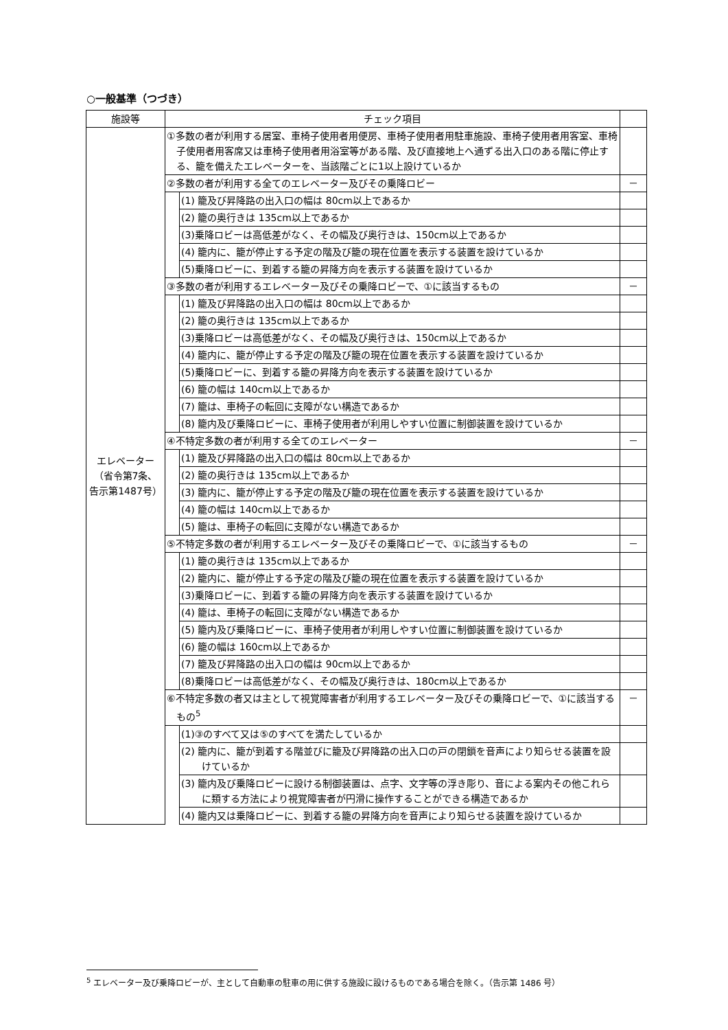○一般基準（つづき）
| 施設等 | チェック項目 | | |
| --- | --- | --- | --- |
| エレベーター （省令第7条、 告示第1487号） | ①多数の者が利用する居室、車椅子使用者用便房、車椅子使用者用駐車施設、車椅子使用者用客室、車椅子使用者用客席又は車椅子使用者用浴室等がある階、及び直接地上へ通ずる出入口のある階に停止する、籠を備えたエレベーターを、当該階ごとに1以上設けているか | | |
| | ②多数の者が利用する全てのエレベーター及びその乗降ロビー | | － |
| | | (1) 籠及び昇降路の出入口の幅は 80cm以上であるか | |
| | | (2) 籠の奥行きは 135cm以上であるか | |
| | | (3)乗降ロビーは高低差がなく、その幅及び奥行きは、150cm以上であるか | |
| | | (4) 籠内に、籠が停止する予定の階及び籠の現在位置を表示する装置を設けているか | |
| | | (5)乗降ロビーに、到着する籠の昇降方向を表示する装置を設けているか | |
| | ③多数の者が利用するエレベーター及びその乗降ロビーで、①に該当するもの | | － |
| | | (1) 籠及び昇降路の出入口の幅は 80cm以上であるか | |
| | | (2) 籠の奥行きは 135cm以上であるか | |
| | | (3)乗降ロビーは高低差がなく、その幅及び奥行きは、150cm以上であるか | |
| | | (4) 籠内に、籠が停止する予定の階及び籠の現在位置を表示する装置を設けているか | |
| | | (5)乗降ロビーに、到着する籠の昇降方向を表示する装置を設けているか | |
| | | (6) 籠の幅は 140cm以上であるか | |
| | | (7) 籠は、車椅子の転回に支障がない構造であるか | |
| | | (8) 籠内及び乗降ロビーに、車椅子使用者が利用しやすい位置に制御装置を設けているか | |
| | ④不特定多数の者が利用する全てのエレベーター | | － |
| | | (1) 籠及び昇降路の出入口の幅は 80cm以上であるか | |
| | | (2) 籠の奥行きは 135cm以上であるか | |
| | | (3) 籠内に、籠が停止する予定の階及び籠の現在位置を表示する装置を設けているか | |
| | | (4) 籠の幅は 140cm以上であるか | |
| | | (5) 籠は、車椅子の転回に支障がない構造であるか | |
| | ⑤不特定多数の者が利用するエレベーター及びその乗降ロビーで、①に該当するもの | | － |
| | | (1) 籠の奥行きは 135cm以上であるか | |
| | | (2) 籠内に、籠が停止する予定の階及び籠の現在位置を表示する装置を設けているか | |
| | | (3)乗降ロビーに、到着する籠の昇降方向を表示する装置を設けているか | |
| | | (4) 籠は、車椅子の転回に支障がない構造であるか | |
| | | (5) 籠内及び乗降ロビーに、車椅子使用者が利用しやすい位置に制御装置を設けているか | |
| | | (6) 籠の幅は 160cm以上であるか | |
| | | (7) 籠及び昇降路の出入口の幅は 90cm以上であるか | |
| | | (8)乗降ロビーは高低差がなく、その幅及び奥行きは、180cm以上であるか | |
| | ⑥不特定多数の者又は主として視覚障害者が利用するエレベーター及びその乗降ロビーで、①に該当するもの<sup>5</sup> | | － |
| | | (1)③のすべて又は⑤のすべてを満たしているか | |
| | | (2) 籠内に、籠が到着する階並びに籠及び昇降路の出入口の戸の閉鎖を音声により知らせる装置を設けているか | |
| | | (3) 籠内及び乗降ロビーに設ける制御装置は、点字、文字等の浮き彫り、音による案内その他これらに類する方法により視覚障害者が円滑に操作することができる構造であるか | |
| | | (4) 籠内又は乗降ロビーに、到着する籠の昇降方向を音声により知らせる装置を設けているか | |
<sup>5</sup> エレベーター及び乗降ロビーが、主として自動車の駐車の用に供する施設に設けるものである場合を除く。（告示第 1486 号）